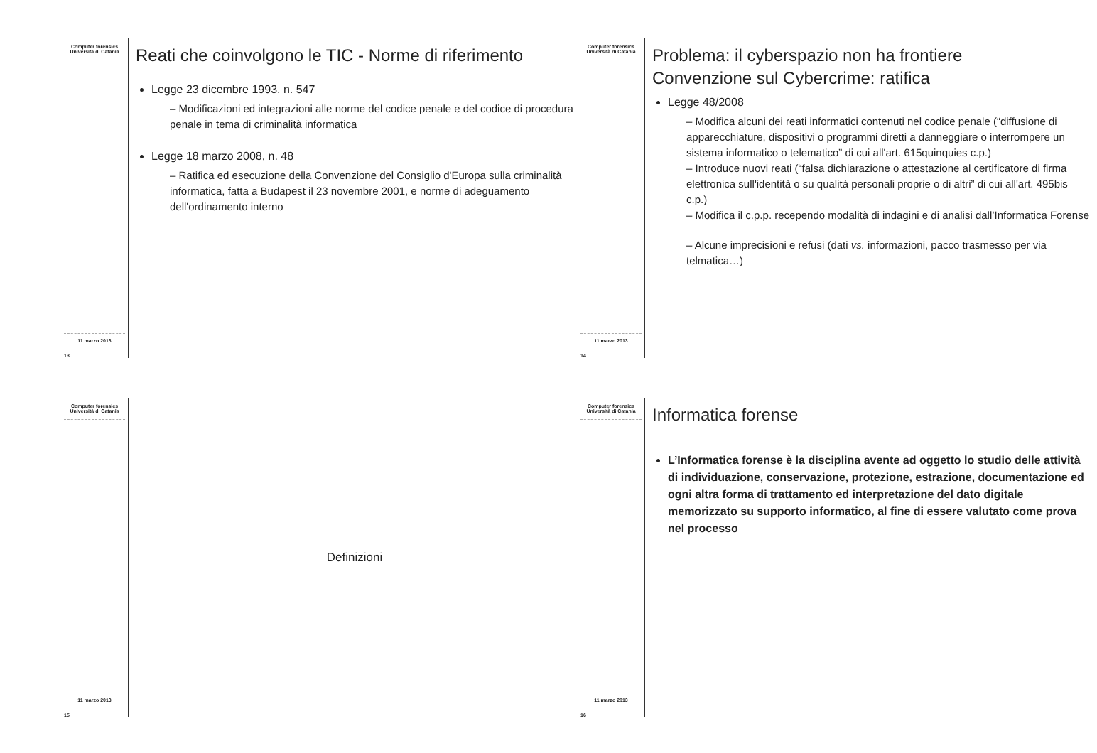Computer forensics
Università di Catania
11 marzo 2013
13
Reati che coinvolgono le TIC - Norme di riferimento
Legge 23 dicembre 1993, n. 547
– Modificazioni ed integrazioni alle norme del codice penale e del codice di procedura penale in tema di criminalità informatica
Legge 18 marzo 2008, n. 48
– Ratifica ed esecuzione della Convenzione del Consiglio d'Europa sulla criminalità informatica, fatta a Budapest il 23 novembre 2001, e norme di adeguamento dell'ordinamento interno
Computer forensics
Università di Catania
11 marzo 2013
14
Problema: il cyberspazio non ha frontiere
Convenzione sul Cybercrime: ratifica
Legge 48/2008
– Modifica alcuni dei reati informatici contenuti nel codice penale (“diffusione di apparecchiature, dispositivi o programmi diretti a danneggiare o interrompere un sistema informatico o telematico” di cui all'art. 615quinquies c.p.)
– Introduce nuovi reati (“falsa dichiarazione o attestazione al certificatore di firma elettronica sull'identità o su qualità personali proprie o di altri” di cui all'art. 495bis c.p.)
– Modifica il c.p.p. recependo modalità di indagini e di analisi dall’Informatica Forense
– Alcune imprecisioni e refusi (dati vs. informazioni, pacco trasmesso per via telmatica…)
Computer forensics
Università di Catania
11 marzo 2013
15
Definizioni
Computer forensics
Università di Catania
11 marzo 2013
16
Informatica forense
L’Informatica forense è la disciplina avente ad oggetto lo studio delle attività di individuazione, conservazione, protezione, estrazione, documentazione ed ogni altra forma di trattamento ed interpretazione del dato digitale memorizzato su supporto informatico, al fine di essere valutato come prova nel processo